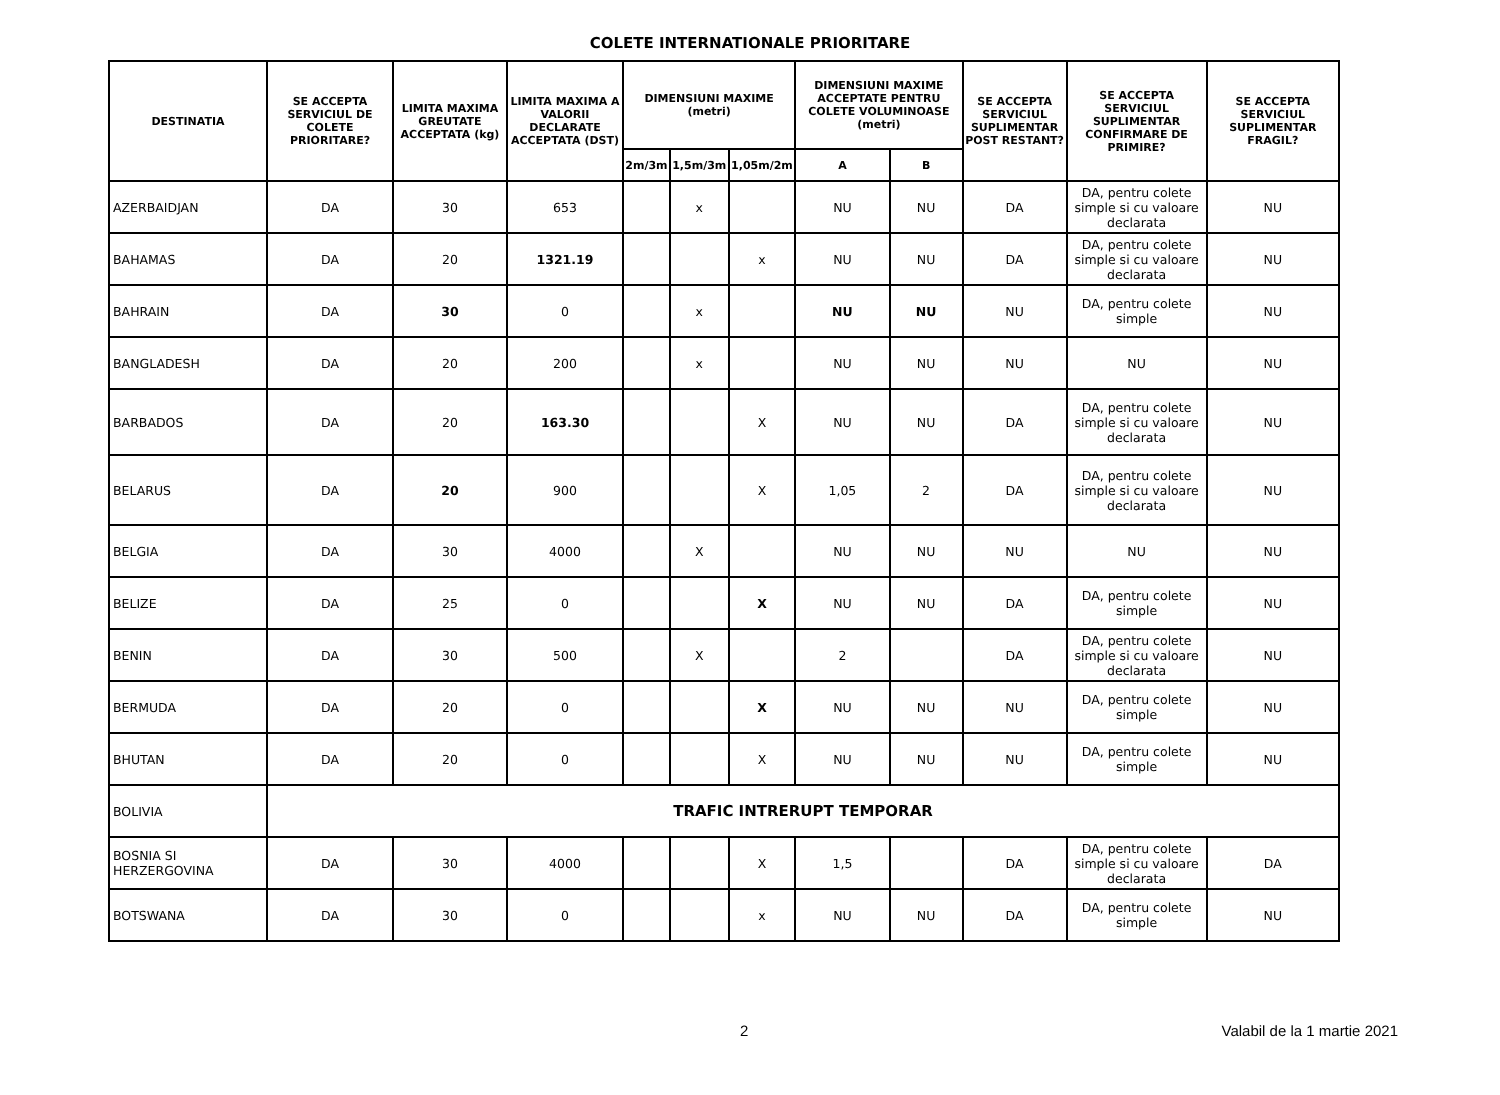COLETE INTERNATIONALE PRIORITARE
| DESTINATIA | SE ACCEPTA SERVICIUL DE COLETE PRIORITARE? | LIMITA MAXIMA GREUTATE ACCEPTATA (kg) | LIMITA MAXIMA A VALORII DECLARATE ACCEPTATA (DST) | DIMENSIUNI MAXIME (metri) | | | DIMENSIUNI MAXIME ACCEPTATE PENTRU COLETE VOLUMINOASE (metri) | | SE ACCEPTA SERVICIUL SUPLIMENTAR POST RESTANT? | SE ACCEPTA SERVICIUL SUPLIMENTAR CONFIRMARE DE PRIMIRE? | SE ACCEPTA SERVICIUL SUPLIMENTAR FRAGIL? |
| --- | --- | --- | --- | --- | --- | --- | --- | --- | --- | --- | --- |
| | | | | 2m/3m | 1,5m/3m | 1,05m/2m | A | B | | | |
| AZERBAIDJAN | DA | 30 | 653 | | x | | NU | NU | DA | DA, pentru colete simple si cu valoare declarata | NU |
| BAHAMAS | DA | 20 | 1321.19 | | | x | NU | NU | DA | DA, pentru colete simple si cu valoare declarata | NU |
| BAHRAIN | DA | 30 | 0 | | x | | NU | NU | NU | DA, pentru colete simple | NU |
| BANGLADESH | DA | 20 | 200 | | x | | NU | NU | NU | NU | NU |
| BARBADOS | DA | 20 | 163.30 | | | X | NU | NU | DA | DA, pentru colete simple si cu valoare declarata | NU |
| BELARUS | DA | 20 | 900 | | | X | 1,05 | 2 | DA | DA, pentru colete simple si cu valoare declarata | NU |
| BELGIA | DA | 30 | 4000 | | X | | NU | NU | NU | NU | NU |
| BELIZE | DA | 25 | 0 | | | X | NU | NU | DA | DA, pentru colete simple | NU |
| BENIN | DA | 30 | 500 | | X | | 2 | | DA | DA, pentru colete simple si cu valoare declarata | NU |
| BERMUDA | DA | 20 | 0 | | | X | NU | NU | NU | DA, pentru colete simple | NU |
| BHUTAN | DA | 20 | 0 | | | X | NU | NU | NU | DA, pentru colete simple | NU |
| BOLIVIA | TRAFIC INTRERUPT TEMPORAR | | | | | | | | | | |
| BOSNIA SI HERZERGOVINA | DA | 30 | 4000 | | | X | 1,5 | | DA | DA, pentru colete simple si cu valoare declarata | DA |
| BOTSWANA | DA | 30 | 0 | | | x | NU | NU | DA | DA, pentru colete simple | NU |
2 Valabil de la 1 martie 2021